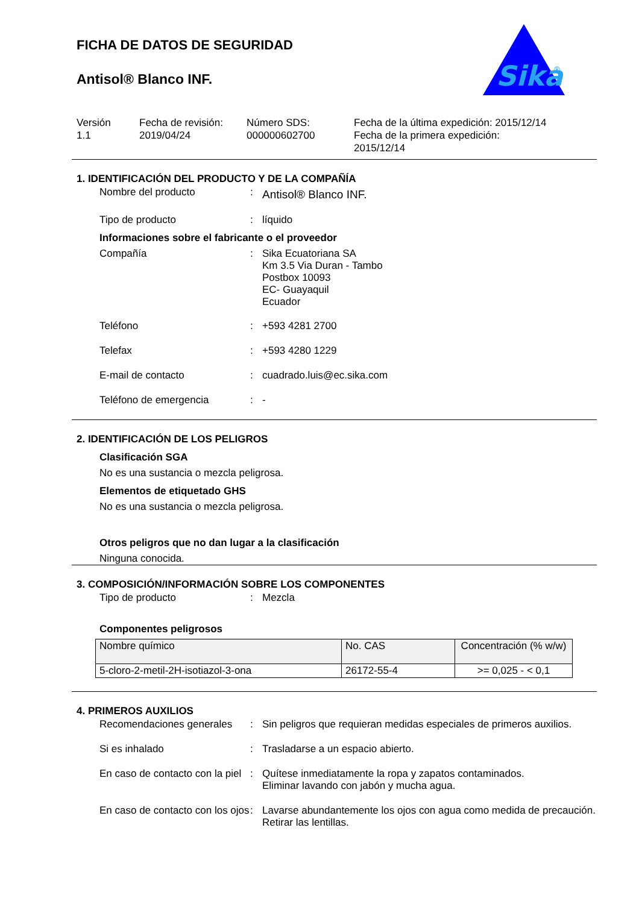Sika
®
FICHA DE DATOS DE SEGURIDAD
Antisol® Blanco INF.
Versión
1.1
Fecha de revisión:
2019/04/24
Número SDS:
000000602700
Fecha de la última expedición: 2015/12/14
Fecha de la primera expedición:
2015/12/14
1. IDENTIFICACIÓN DEL PRODUCTO Y DE LA COMPAÑÍA
Nombre del producto :
Antisol® Blanco INF.
Tipo de producto : líquido
Informaciones sobre el fabricante o el proveedor
Compañía : Sika Ecuatoriana SA
Km 3.5 Via Duran - Tambo
Postbox 10093
EC- Guayaquil
Ecuador
Teléfono : +593 4281 2700
Telefax : +593 4280 1229
E-mail de contacto : cuadrado.luis@ec.sika.com
Teléfono de emergencia : -
2. IDENTIFICACIÓN DE LOS PELIGROS
Clasificación SGA
No es una sustancia o mezcla peligrosa.
Elementos de etiquetado GHS
No es una sustancia o mezcla peligrosa.
Otros peligros que no dan lugar a la clasificación
Ninguna conocida.
3. COMPOSICIÓN/INFORMACIÓN SOBRE LOS COMPONENTES
Tipo de producto : Mezcla
Componentes peligrosos
| Nombre químico | No. CAS | Concentración (% w/w) |
| --- | --- | --- |
| 5-cloro-2-metil-2H-isotiazol-3-ona | 26172-55-4 | >= 0,025 - < 0,1 |
4. PRIMEROS AUXILIOS
Recomendaciones generales
: Sin peligros que requieran medidas especiales de primeros auxilios.
Si es inhalado : Trasladarse a un espacio abierto.
En caso de contacto con la piel
: Quítese inmediatamente la ropa y zapatos contaminados.
Eliminar lavando con jabón y mucha agua.
En caso de contacto con los ojos
: Lavarse abundantemente los ojos con agua como medida de precaución.
Retirar las lentillas.